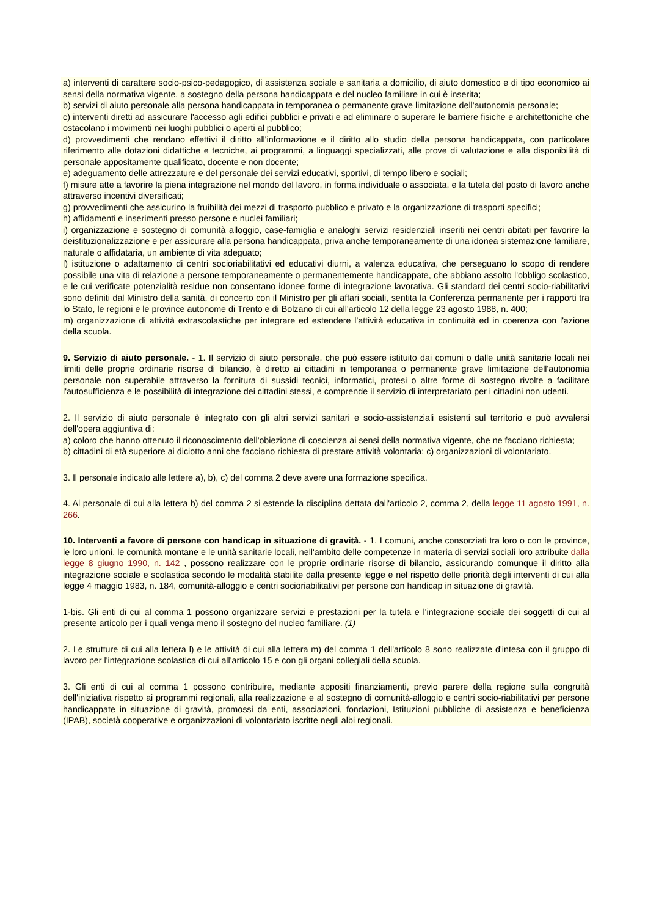a) interventi di carattere socio-psico-pedagogico, di assistenza sociale e sanitaria a domicilio, di aiuto domestico e di tipo economico ai sensi della normativa vigente, a sostegno della persona handicappata e del nucleo familiare in cui è inserita;
b) servizi di aiuto personale alla persona handicappata in temporanea o permanente grave limitazione dell'autonomia personale;
c) interventi diretti ad assicurare l'accesso agli edifici pubblici e privati e ad eliminare o superare le barriere fisiche e architettoniche che ostacolano i movimenti nei luoghi pubblici o aperti al pubblico;
d) provvedimenti che rendano effettivi il diritto all'informazione e il diritto allo studio della persona handicappata, con particolare riferimento alle dotazioni didattiche e tecniche, ai programmi, a linguaggi specializzati, alle prove di valutazione e alla disponibilità di personale appositamente qualificato, docente e non docente;
e) adeguamento delle attrezzature e del personale dei servizi educativi, sportivi, di tempo libero e sociali;
f) misure atte a favorire la piena integrazione nel mondo del lavoro, in forma individuale o associata, e la tutela del posto di lavoro anche attraverso incentivi diversificati;
g) provvedimenti che assicurino la fruibilità dei mezzi di trasporto pubblico e privato e la organizzazione di trasporti specifici;
h) affidamenti e inserimenti presso persone e nuclei familiari;
i) organizzazione e sostegno di comunità alloggio, case-famiglia e analoghi servizi residenziali inseriti nei centri abitati per favorire la deistituzionalizzazione e per assicurare alla persona handicappata, priva anche temporaneamente di una idonea sistemazione familiare, naturale o affidataria, un ambiente di vita adeguato;
l) istituzione o adattamento di centri socioriabilitativi ed educativi diurni, a valenza educativa, che perseguano lo scopo di rendere possibile una vita di relazione a persone temporaneamente o permanentemente handicappate, che abbiano assolto l'obbligo scolastico, e le cui verificate potenzialità residue non consentano idonee forme di integrazione lavorativa. Gli standard dei centri socio-riabilitativi sono definiti dal Ministro della sanità, di concerto con il Ministro per gli affari sociali, sentita la Conferenza permanente per i rapporti tra lo Stato, le regioni e le province autonome di Trento e di Bolzano di cui all'articolo 12 della legge 23 agosto 1988, n. 400;
m) organizzazione di attività extrascolastiche per integrare ed estendere l'attività educativa in continuità ed in coerenza con l'azione della scuola.
9. Servizio di aiuto personale. - 1. Il servizio di aiuto personale, che può essere istituito dai comuni o dalle unità sanitarie locali nei limiti delle proprie ordinarie risorse di bilancio, è diretto ai cittadini in temporanea o permanente grave limitazione dell'autonomia personale non superabile attraverso la fornitura di sussidi tecnici, informatici, protesi o altre forme di sostegno rivolte a facilitare l'autosufficienza e le possibilità di integrazione dei cittadini stessi, e comprende il servizio di interpretariato per i cittadini non udenti.
2. Il servizio di aiuto personale è integrato con gli altri servizi sanitari e socio-assistenziali esistenti sul territorio e può avvalersi dell'opera aggiuntiva di:
a) coloro che hanno ottenuto il riconoscimento dell'obiezione di coscienza ai sensi della normativa vigente, che ne facciano richiesta;
b) cittadini di età superiore ai diciotto anni che facciano richiesta di prestare attività volontaria; c) organizzazioni di volontariato.
3. Il personale indicato alle lettere a), b), c) del comma 2 deve avere una formazione specifica.
4. Al personale di cui alla lettera b) del comma 2 si estende la disciplina dettata dall'articolo 2, comma 2, della legge 11 agosto 1991, n. 266.
10. Interventi a favore di persone con handicap in situazione di gravità. - 1. I comuni, anche consorziati tra loro o con le province, le loro unioni, le comunità montane e le unità sanitarie locali, nell'ambito delle competenze in materia di servizi sociali loro attribuite dalla legge 8 giugno 1990, n. 142 , possono realizzare con le proprie ordinarie risorse di bilancio, assicurando comunque il diritto alla integrazione sociale e scolastica secondo le modalità stabilite dalla presente legge e nel rispetto delle priorità degli interventi di cui alla legge 4 maggio 1983, n. 184, comunità-alloggio e centri socioriabilitativi per persone con handicap in situazione di gravità.
1-bis. Gli enti di cui al comma 1 possono organizzare servizi e prestazioni per la tutela e l'integrazione sociale dei soggetti di cui al presente articolo per i quali venga meno il sostegno del nucleo familiare. (1)
2. Le strutture di cui alla lettera l) e le attività di cui alla lettera m) del comma 1 dell'articolo 8 sono realizzate d'intesa con il gruppo di lavoro per l'integrazione scolastica di cui all'articolo 15 e con gli organi collegiali della scuola.
3. Gli enti di cui al comma 1 possono contribuire, mediante appositi finanziamenti, previo parere della regione sulla congruità dell'iniziativa rispetto ai programmi regionali, alla realizzazione e al sostegno di comunità-alloggio e centri socio-riabilitativi per persone handicappate in situazione di gravità, promossi da enti, associazioni, fondazioni, Istituzioni pubbliche di assistenza e beneficienza (IPAB), società cooperative e organizzazioni di volontariato iscritte negli albi regionali.